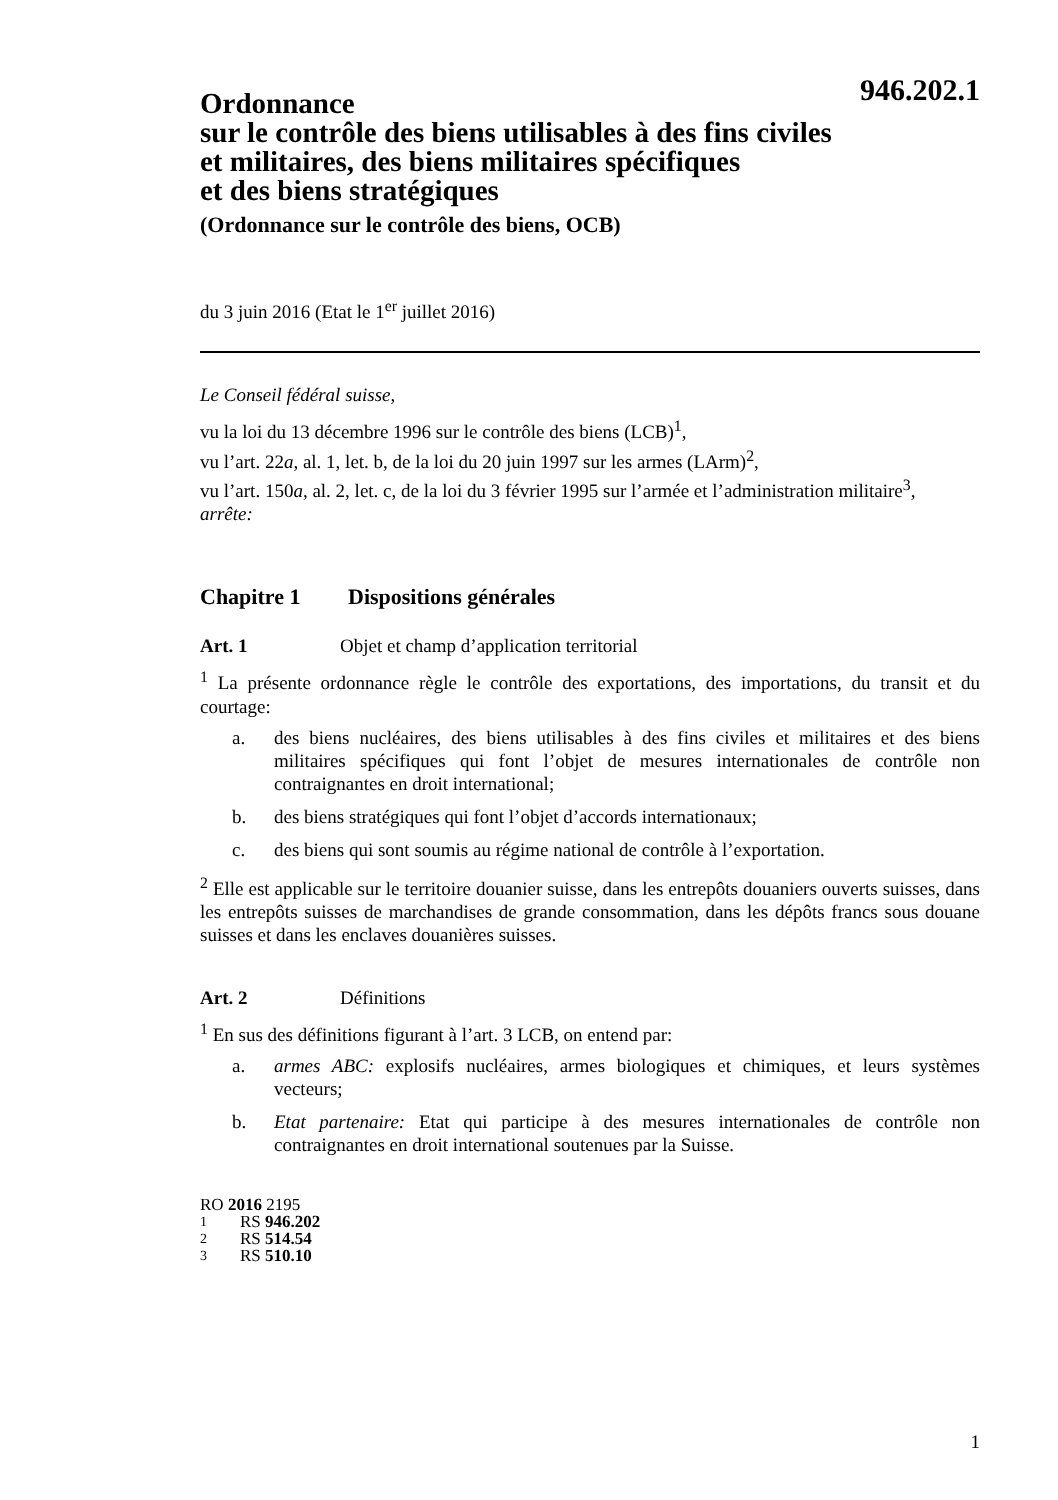946.202.1
Ordonnance
sur le contrôle des biens utilisables à des fins civiles
et militaires, des biens militaires spécifiques
et des biens stratégiques
(Ordonnance sur le contrôle des biens, OCB)
du 3 juin 2016 (Etat le 1<sup>er</sup> juillet 2016)
Le Conseil fédéral suisse,
vu la loi du 13 décembre 1996 sur le contrôle des biens (LCB)<sup>1</sup>,
vu l’art. 22a, al. 1, let. b, de la loi du 20 juin 1997 sur les armes (LArm)<sup>2</sup>,
vu l’art. 150a, al. 2, let. c, de la loi du 3 février 1995 sur l’armée et l’administration militaire<sup>3</sup>,
arrête:
Chapitre 1 Dispositions générales
Art. 1 Objet et champ d’application territorial
<sup>1</sup> La présente ordonnance règle le contrôle des exportations, des importations, du transit et du courtage:
a. des biens nucléaires, des biens utilisables à des fins civiles et militaires et des biens militaires spécifiques qui font l’objet de mesures internationales de contrôle non contraignantes en droit international;
b. des biens stratégiques qui font l’objet d’accords internationaux;
c. des biens qui sont soumis au régime national de contrôle à l’exportation.
<sup>2</sup> Elle est applicable sur le territoire douanier suisse, dans les entrepôts douaniers ouverts suisses, dans les entrepôts suisses de marchandises de grande consommation, dans les dépôts francs sous douane suisses et dans les enclaves douanières suisses.
Art. 2 Définitions
<sup>1</sup> En sus des définitions figurant à l’art. 3 LCB, on entend par:
a. armes ABC: explosifs nucléaires, armes biologiques et chimiques, et leurs systèmes vecteurs;
b. Etat partenaire: Etat qui participe à des mesures internationales de contrôle non contraignantes en droit international soutenues par la Suisse.
RO 2016 2195
1 RS 946.202
2 RS 514.54
3 RS 510.10
1